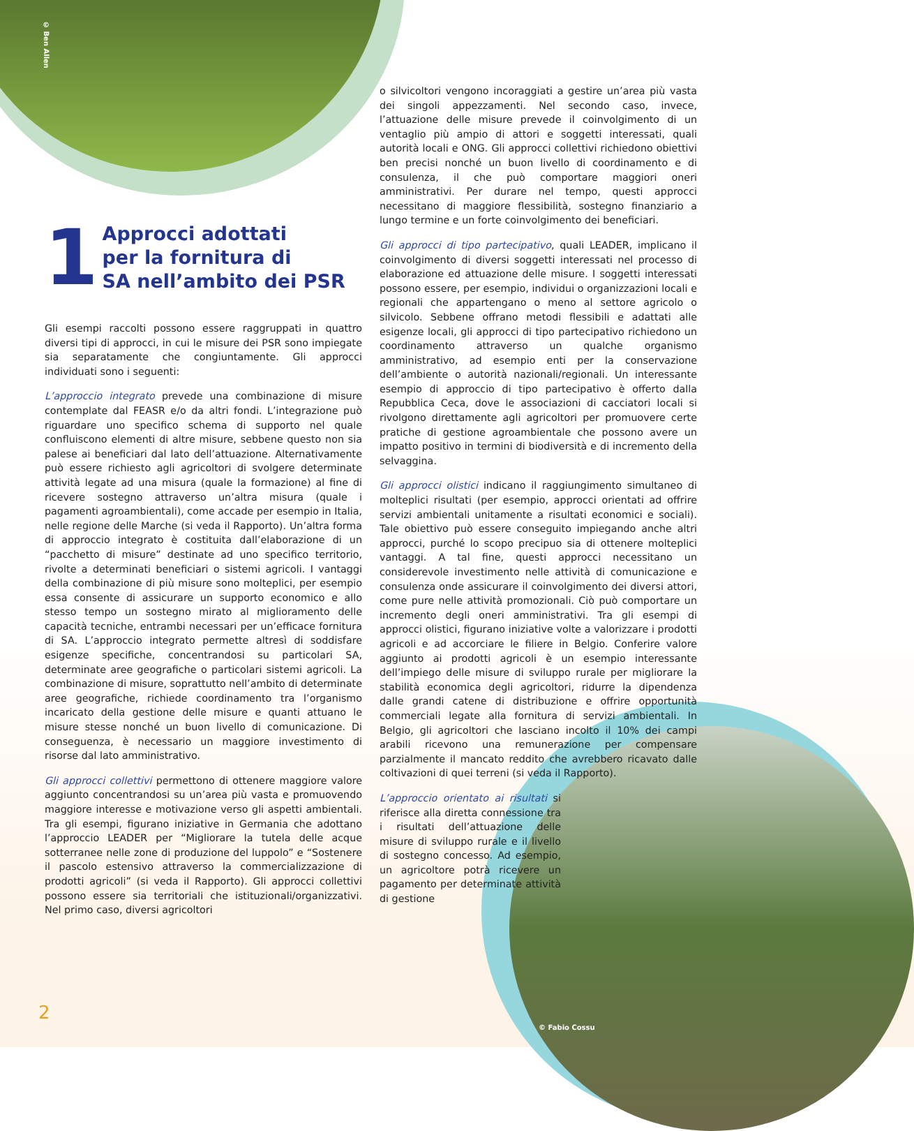© Ben Allen
1 Approcci adottati
per la fornitura di
SA nell’ambito dei PSR
Gli esempi raccolti possono essere raggruppati in quattro diversi tipi di approcci, in cui le misure dei PSR sono impiegate sia separatamente che congiuntamente. Gli approcci individuati sono i seguenti:
L’approccio integrato prevede una combinazione di misure contemplate dal FEASR e/o da altri fondi. L’integrazione può riguardare uno specifico schema di supporto nel quale confluiscono elementi di altre misure, sebbene questo non sia palese ai beneficiari dal lato dell’attuazione. Alternativamente può essere richiesto agli agricoltori di svolgere determinate attività legate ad una misura (quale la formazione) al fine di ricevere sostegno attraverso un’altra misura (quale i pagamenti agroambientali), come accade per esempio in Italia, nelle regione delle Marche (si veda il Rapporto). Un’altra forma di approccio integrato è costituita dall’elaborazione di un “pacchetto di misure” destinate ad uno specifico territorio, rivolte a determinati beneficiari o sistemi agricoli. I vantaggi della combinazione di più misure sono molteplici, per esempio essa consente di assicurare un supporto economico e allo stesso tempo un sostegno mirato al miglioramento delle capacità tecniche, entrambi necessari per un’efficace fornitura di SA. L’approccio integrato permette altresì di soddisfare esigenze specifiche, concentrandosi su particolari SA, determinate aree geografiche o particolari sistemi agricoli. La combinazione di misure, soprattutto nell’ambito di determinate aree geografiche, richiede coordinamento tra l’organismo incaricato della gestione delle misure e quanti attuano le misure stesse nonché un buon livello di comunicazione. Di conseguenza, è necessario un maggiore investimento di risorse dal lato amministrativo.
Gli approcci collettivi permettono di ottenere maggiore valore aggiunto concentrandosi su un’area più vasta e promuovendo maggiore interesse e motivazione verso gli aspetti ambientali. Tra gli esempi, figurano iniziative in Germania che adottano l’approccio LEADER per “Migliorare la tutela delle acque sotterranee nelle zone di produzione del luppolo” e “Sostenere il pascolo estensivo attraverso la commercializzazione di prodotti agricoli” (si veda il Rapporto). Gli approcci collettivi possono essere sia territoriali che istituzionali/organizzativi. Nel primo caso, diversi agricoltori
o silvicoltori vengono incoraggiati a gestire un’area più vasta dei singoli appezzamenti. Nel secondo caso, invece, l’attuazione delle misure prevede il coinvolgimento di un ventaglio più ampio di attori e soggetti interessati, quali autorità locali e ONG. Gli approcci collettivi richiedono obiettivi ben precisi nonché un buon livello di coordinamento e di consulenza, il che può comportare maggiori oneri amministrativi. Per durare nel tempo, questi approcci necessitano di maggiore flessibilità, sostegno finanziario a lungo termine e un forte coinvolgimento dei beneficiari.
Gli approcci di tipo partecipativo, quali LEADER, implicano il coinvolgimento di diversi soggetti interessati nel processo di elaborazione ed attuazione delle misure. I soggetti interessati possono essere, per esempio, individui o organizzazioni locali e regionali che appartengano o meno al settore agricolo o silvicolo. Sebbene offrano metodi flessibili e adattati alle esigenze locali, gli approcci di tipo partecipativo richiedono un coordinamento attraverso un qualche organismo amministrativo, ad esempio enti per la conservazione dell’ambiente o autorità nazionali/regionali. Un interessante esempio di approccio di tipo partecipativo è offerto dalla Repubblica Ceca, dove le associazioni di cacciatori locali si rivolgono direttamente agli agricoltori per promuovere certe pratiche di gestione agroambientale che possono avere un impatto positivo in termini di biodiversità e di incremento della selvaggina.
Gli approcci olistici indicano il raggiungimento simultaneo di molteplici risultati (per esempio, approcci orientati ad offrire servizi ambientali unitamente a risultati economici e sociali). Tale obiettivo può essere conseguito impiegando anche altri approcci, purché lo scopo precipuo sia di ottenere molteplici vantaggi. A tal fine, questi approcci necessitano un considerevole investimento nelle attività di comunicazione e consulenza onde assicurare il coinvolgimento dei diversi attori, come pure nelle attività promozionali. Ciò può comportare un incremento degli oneri amministrativi. Tra gli esempi di approcci olistici, figurano iniziative volte a valorizzare i prodotti agricoli e ad accorciare le filiere in Belgio. Conferire valore aggiunto ai prodotti agricoli è un esempio interessante dell’impiego delle misure di sviluppo rurale per migliorare la stabilità economica degli agricoltori, ridurre la dipendenza dalle grandi catene di distribuzione e offrire opportunità commerciali legate alla fornitura di servizi ambientali. In Belgio, gli agricoltori che lasciano incolto il 10% dei campi arabili ricevono una remunerazione per compensare parzialmente il mancato reddito che avrebbero ricavato dalle coltivazioni di quei terreni (si veda il Rapporto).
L’approccio orientato ai risultati si riferisce alla diretta connessione tra i risultati dell’attuazione delle misure di sviluppo rurale e il livello di sostegno concesso. Ad esempio, un agricoltore potrà ricevere un pagamento per determinate attività di gestione
© Fabio Cossu
2